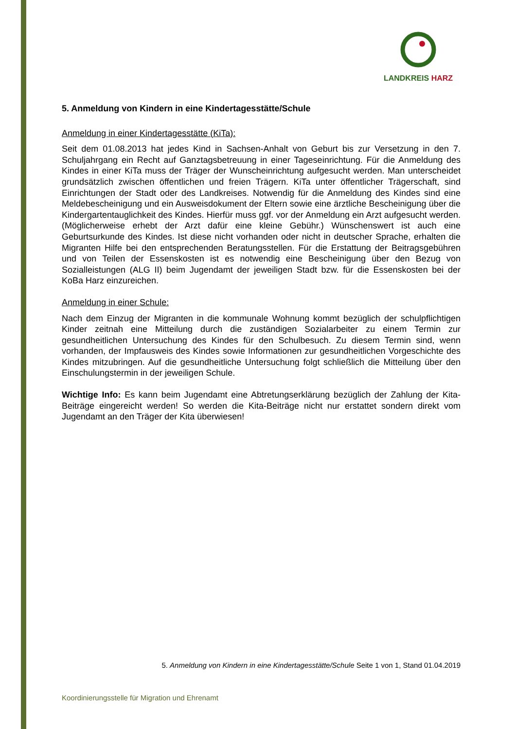LANDKREIS HARZ
5. Anmeldung von Kindern in eine Kindertagesstätte/Schule
Anmeldung in einer Kindertagesstätte (KiTa):
Seit dem 01.08.2013 hat jedes Kind in Sachsen-Anhalt von Geburt bis zur Versetzung in den 7. Schuljahrgang ein Recht auf Ganztagsbetreuung in einer Tageseinrichtung. Für die Anmeldung des Kindes in einer KiTa muss der Träger der Wunscheinrichtung aufgesucht werden. Man unterscheidet grundsätzlich zwischen öffentlichen und freien Trägern. KiTa unter öffentlicher Trägerschaft, sind Einrichtungen der Stadt oder des Landkreises. Notwendig für die Anmeldung des Kindes sind eine Meldebescheinigung und ein Ausweisdokument der Eltern sowie eine ärztliche Bescheinigung über die Kindergartentauglichkeit des Kindes. Hierfür muss ggf. vor der Anmeldung ein Arzt aufgesucht werden. (Möglicherweise erhebt der Arzt dafür eine kleine Gebühr.) Wünschenswert ist auch eine Geburtsurkunde des Kindes. Ist diese nicht vorhanden oder nicht in deutscher Sprache, erhalten die Migranten Hilfe bei den entsprechenden Beratungsstellen. Für die Erstattung der Beitragsgebühren und von Teilen der Essenskosten ist es notwendig eine Bescheinigung über den Bezug von Sozialleistungen (ALG II) beim Jugendamt der jeweiligen Stadt bzw. für die Essenskosten bei der KoBa Harz einzureichen.
Anmeldung in einer Schule:
Nach dem Einzug der Migranten in die kommunale Wohnung kommt bezüglich der schulpflichtigen Kinder zeitnah eine Mitteilung durch die zuständigen Sozialarbeiter zu einem Termin zur gesundheitlichen Untersuchung des Kindes für den Schulbesuch. Zu diesem Termin sind, wenn vorhanden, der Impfausweis des Kindes sowie Informationen zur gesundheitlichen Vorgeschichte des Kindes mitzubringen. Auf die gesundheitliche Untersuchung folgt schließlich die Mitteilung über den Einschulungstermin in der jeweiligen Schule.
Wichtige Info: Es kann beim Jugendamt eine Abtretungserklärung bezüglich der Zahlung der Kita-Beiträge eingereicht werden! So werden die Kita-Beiträge nicht nur erstattet sondern direkt vom Jugendamt an den Träger der Kita überwiesen!
5. Anmeldung von Kindern in eine Kindertagesstätte/Schule Seite 1 von 1, Stand 01.04.2019
Koordinierungsstelle für Migration und Ehrenamt